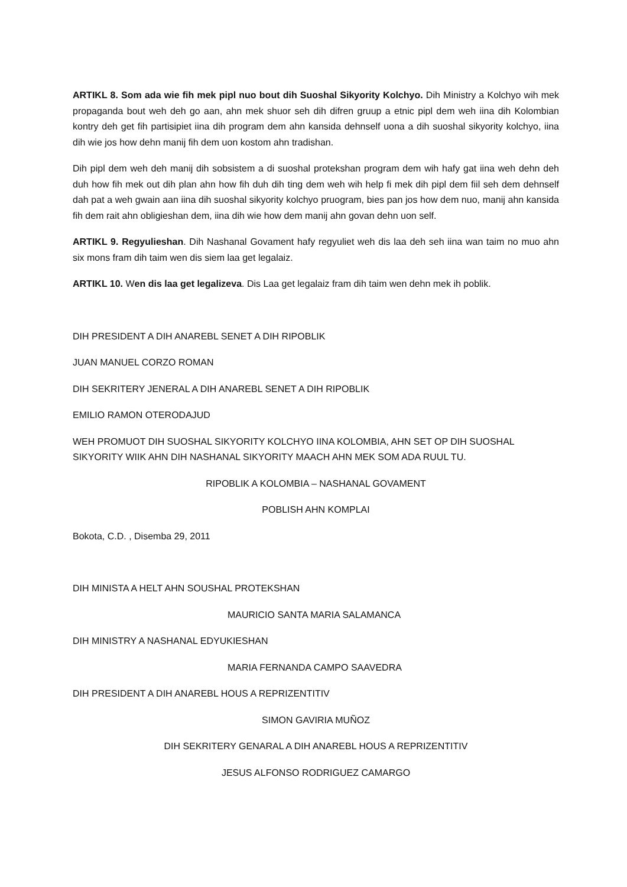ARTIKL 8. Som ada wie fih mek pipl nuo bout dih Suoshal Sikyority Kolchyo. Dih Ministry a Kolchyo wih mek propaganda bout weh deh go aan, ahn mek shuor seh dih difren gruup a etnic pipl dem weh iina dih Kolombian kontry deh get fih partisipiet iina dih program dem ahn kansida dehnself uona a dih suoshal sikyority kolchyo, iina dih wie jos how dehn manij fih dem uon kostom ahn tradishan.
Dih pipl dem weh deh manij dih sobsistem a di suoshal protekshan program dem wih hafy gat iina weh dehn deh duh how fih mek out dih plan ahn how fih duh dih ting dem weh wih help fi mek dih pipl dem fiil seh dem dehnself dah pat a weh gwain aan iina dih suoshal sikyority kolchyo pruogram, bies pan jos how dem nuo, manij ahn kansida fih dem rait ahn obligieshan dem, iina dih wie how dem manij ahn govan dehn uon self.
ARTIKL 9. Regyulieshan. Dih Nashanal Govament hafy regyuliet weh dis laa deh seh iina wan taim no muo ahn six mons fram dih taim wen dis siem laa get legalaiz.
ARTIKL 10. Wen dis laa get legalizeva. Dis Laa get legalaiz fram dih taim wen dehn mek ih poblik.
DIH PRESIDENT A DIH ANAREBL SENET A DIH RIPOBLIK
JUAN MANUEL CORZO ROMAN
DIH SEKRITERY JENERAL A DIH ANAREBL SENET A DIH RIPOBLIK
EMILIO RAMON OTERODAJUD
WEH PROMUOT DIH SUOSHAL SIKYORITY KOLCHYO IINA KOLOMBIA, AHN SET OP DIH SUOSHAL SIKYORITY WIIK AHN DIH NASHANAL SIKYORITY MAACH AHN MEK SOM ADA RUUL TU.
RIPOBLIK A KOLOMBIA – NASHANAL GOVAMENT
POBLISH AHN KOMPLAI
Bokota, C.D. , Disemba 29, 2011
DIH MINISTA A HELT AHN SOUSHAL PROTEKSHAN
MAURICIO SANTA MARIA SALAMANCA
DIH MINISTRY A NASHANAL EDYUKIESHAN
MARIA FERNANDA CAMPO SAAVEDRA
DIH PRESIDENT A DIH ANAREBL HOUS A REPRIZENTITIV
SIMON GAVIRIA MUÑOZ
DIH SEKRITERY GENARAL A DIH ANAREBL HOUS A REPRIZENTITIV
JESUS ALFONSO RODRIGUEZ CAMARGO